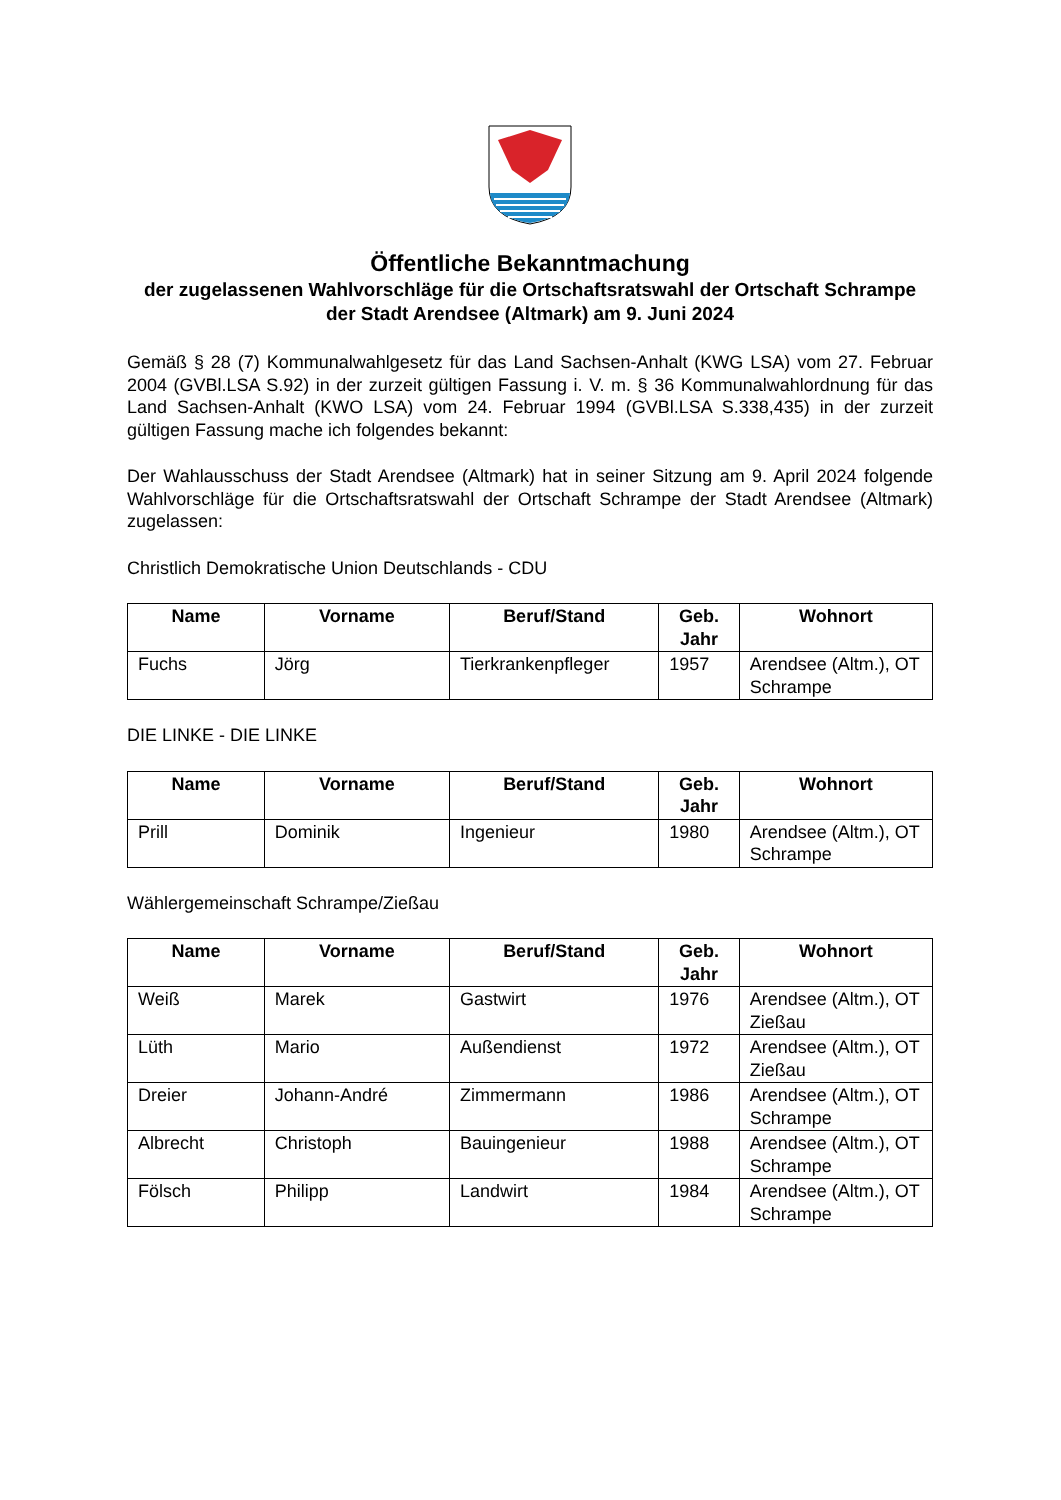Öffentliche Bekanntmachung
der zugelassenen Wahlvorschläge für die Ortschaftsratswahl der Ortschaft Schrampe der Stadt Arendsee (Altmark) am 9. Juni 2024
Gemäß § 28 (7) Kommunalwahlgesetz für das Land Sachsen-Anhalt (KWG LSA) vom 27. Februar 2004 (GVBl.LSA S.92) in der zurzeit gültigen Fassung i. V. m. § 36 Kommunalwahlordnung für das Land Sachsen-Anhalt (KWO LSA) vom 24. Februar 1994 (GVBl.LSA S.338,435) in der zurzeit gültigen Fassung mache ich folgendes bekannt:
Der Wahlausschuss der Stadt Arendsee (Altmark) hat in seiner Sitzung am 9. April 2024 folgende Wahlvorschläge für die Ortschaftsratswahl der Ortschaft Schrampe der Stadt Arendsee (Altmark) zugelassen:
Christlich Demokratische Union Deutschlands - CDU
| Name | Vorname | Beruf/Stand | Geb. Jahr | Wohnort |
| --- | --- | --- | --- | --- |
| Fuchs | Jörg | Tierkrankenpfleger | 1957 | Arendsee (Altm.), OT Schrampe |
DIE LINKE - DIE LINKE
| Name | Vorname | Beruf/Stand | Geb. Jahr | Wohnort |
| --- | --- | --- | --- | --- |
| Prill | Dominik | Ingenieur | 1980 | Arendsee (Altm.), OT Schrampe |
Wählergemeinschaft Schrampe/Zießau
| Name | Vorname | Beruf/Stand | Geb. Jahr | Wohnort |
| --- | --- | --- | --- | --- |
| Weiß | Marek | Gastwirt | 1976 | Arendsee (Altm.), OT Zießau |
| Lüth | Mario | Außendienst | 1972 | Arendsee (Altm.), OT Zießau |
| Dreier | Johann-André | Zimmermann | 1986 | Arendsee (Altm.), OT Schrampe |
| Albrecht | Christoph | Bauingenieur | 1988 | Arendsee (Altm.), OT Schrampe |
| Fölsch | Philipp | Landwirt | 1984 | Arendsee (Altm.), OT Schrampe |